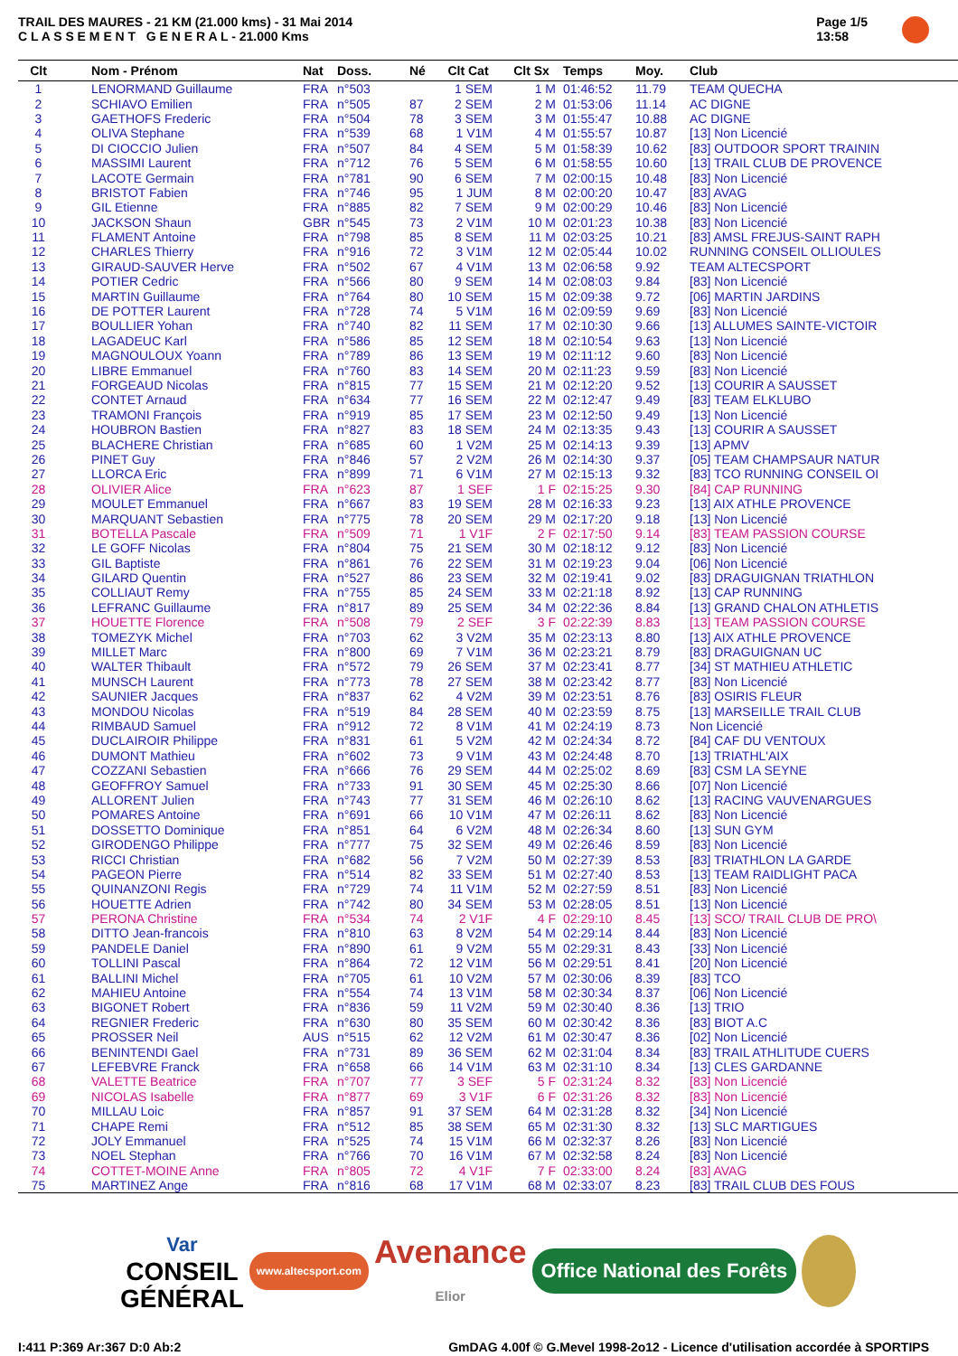TRAIL DES MAURES - 21 KM (21.000 kms) - 31 Mai 2014
C L A S S E M E N T G E N E R A L - 21.000 Kms
Page 1/5
13:58
| Clt | Nom - Prénom | Nat | Doss. | Né | Clt Cat | Clt Sx | Temps | Moy. | Club |
| --- | --- | --- | --- | --- | --- | --- | --- | --- | --- |
| 1 | LENORMAND Guillaume | FRA | n°503 | | 1 SEM | 1 M | 01:46:52 | 11.79 | TEAM QUECHA |
| 2 | SCHIAVO Emilien | FRA | n°505 | 87 | 2 SEM | 2 M | 01:53:06 | 11.14 | AC DIGNE |
| 3 | GAETHOFS Frederic | FRA | n°504 | 78 | 3 SEM | 3 M | 01:55:47 | 10.88 | AC DIGNE |
| 4 | OLIVA Stephane | FRA | n°539 | 68 | 1 V1M | 4 M | 01:55:57 | 10.87 | [13] Non Licencié |
| 5 | DI CIOCCIO Julien | FRA | n°507 | 84 | 4 SEM | 5 M | 01:58:39 | 10.62 | [83] OUTDOOR SPORT TRAININ |
| 6 | MASSIMI Laurent | FRA | n°712 | 76 | 5 SEM | 6 M | 01:58:55 | 10.60 | [13] TRAIL CLUB DE PROVENCE |
| 7 | LACOTE Germain | FRA | n°781 | 90 | 6 SEM | 7 M | 02:00:15 | 10.48 | [83] Non Licencié |
| 8 | BRISTOT Fabien | FRA | n°746 | 95 | 1 JUM | 8 M | 02:00:20 | 10.47 | [83] AVAG |
| 9 | GIL Etienne | FRA | n°885 | 82 | 7 SEM | 9 M | 02:00:29 | 10.46 | [83] Non Licencié |
| 10 | JACKSON Shaun | GBR | n°545 | 73 | 2 V1M | 10 M | 02:01:23 | 10.38 | [83] Non Licencié |
| 11 | FLAMENT Antoine | FRA | n°798 | 85 | 8 SEM | 11 M | 02:03:25 | 10.21 | [83] AMSL FREJUS-SAINT RAPH |
| 12 | CHARLES Thierry | FRA | n°916 | 72 | 3 V1M | 12 M | 02:05:44 | 10.02 | RUNNING CONSEIL OLLIOULES |
| 13 | GIRAUD-SAUVER Herve | FRA | n°502 | 67 | 4 V1M | 13 M | 02:06:58 | 9.92 | TEAM ALTECSPORT |
| 14 | POTIER Cedric | FRA | n°566 | 80 | 9 SEM | 14 M | 02:08:03 | 9.84 | [83] Non Licencié |
| 15 | MARTIN Guillaume | FRA | n°764 | 80 | 10 SEM | 15 M | 02:09:38 | 9.72 | [06] MARTIN JARDINS |
| 16 | DE POTTER Laurent | FRA | n°728 | 74 | 5 V1M | 16 M | 02:09:59 | 9.69 | [83] Non Licencié |
| 17 | BOULLIER Yohan | FRA | n°740 | 82 | 11 SEM | 17 M | 02:10:30 | 9.66 | [13] ALLUMES SAINTE-VICTOIR |
| 18 | LAGADEUC Karl | FRA | n°586 | 85 | 12 SEM | 18 M | 02:10:54 | 9.63 | [13] Non Licencié |
| 19 | MAGNOULOUX Yoann | FRA | n°789 | 86 | 13 SEM | 19 M | 02:11:12 | 9.60 | [83] Non Licencié |
| 20 | LIBRE Emmanuel | FRA | n°760 | 83 | 14 SEM | 20 M | 02:11:23 | 9.59 | [83] Non Licencié |
| 21 | FORGEAUD Nicolas | FRA | n°815 | 77 | 15 SEM | 21 M | 02:12:20 | 9.52 | [13] COURIR A SAUSSET |
| 22 | CONTET Arnaud | FRA | n°634 | 77 | 16 SEM | 22 M | 02:12:47 | 9.49 | [83] TEAM ELKLUBO |
| 23 | TRAMONI François | FRA | n°919 | 85 | 17 SEM | 23 M | 02:12:50 | 9.49 | [13] Non Licencié |
| 24 | HOUBRON Bastien | FRA | n°827 | 83 | 18 SEM | 24 M | 02:13:35 | 9.43 | [13] COURIR A SAUSSET |
| 25 | BLACHERE Christian | FRA | n°685 | 60 | 1 V2M | 25 M | 02:14:13 | 9.39 | [13] APMV |
| 26 | PINET Guy | FRA | n°846 | 57 | 2 V2M | 26 M | 02:14:30 | 9.37 | [05] TEAM CHAMPSAUR NATUR |
| 27 | LLORCA Eric | FRA | n°899 | 71 | 6 V1M | 27 M | 02:15:13 | 9.32 | [83] TCO RUNNING CONSEIL OI |
| 28 | OLIVIER Alice | FRA | n°623 | 87 | 1 SEF | 1 F | 02:15:25 | 9.30 | [84] CAP RUNNING |
| 29 | MOULET Emmanuel | FRA | n°667 | 83 | 19 SEM | 28 M | 02:16:33 | 9.23 | [13] AIX ATHLE PROVENCE |
| 30 | MARQUANT Sebastien | FRA | n°775 | 78 | 20 SEM | 29 M | 02:17:20 | 9.18 | [13] Non Licencié |
| 31 | BOTELLA Pascale | FRA | n°509 | 71 | 1 V1F | 2 F | 02:17:50 | 9.14 | [83] TEAM PASSION COURSE |
| 32 | LE GOFF Nicolas | FRA | n°804 | 75 | 21 SEM | 30 M | 02:18:12 | 9.12 | [83] Non Licencié |
| 33 | GIL Baptiste | FRA | n°861 | 76 | 22 SEM | 31 M | 02:19:23 | 9.04 | [06] Non Licencié |
| 34 | GILARD Quentin | FRA | n°527 | 86 | 23 SEM | 32 M | 02:19:41 | 9.02 | [83] DRAGUIGNAN TRIATHLON |
| 35 | COLLIAUT Remy | FRA | n°755 | 85 | 24 SEM | 33 M | 02:21:18 | 8.92 | [13] CAP RUNNING |
| 36 | LEFRANC Guillaume | FRA | n°817 | 89 | 25 SEM | 34 M | 02:22:36 | 8.84 | [13] GRAND CHALON ATHLETIS |
| 37 | HOUETTE Florence | FRA | n°508 | 79 | 2 SEF | 3 F | 02:22:39 | 8.83 | [13] TEAM PASSION COURSE |
| 38 | TOMEZYK Michel | FRA | n°703 | 62 | 3 V2M | 35 M | 02:23:13 | 8.80 | [13] AIX ATHLE PROVENCE |
| 39 | MILLET Marc | FRA | n°800 | 69 | 7 V1M | 36 M | 02:23:21 | 8.79 | [83] DRAGUIGNAN UC |
| 40 | WALTER Thibault | FRA | n°572 | 79 | 26 SEM | 37 M | 02:23:41 | 8.77 | [34] ST MATHIEU ATHLETIC |
| 41 | MUNSCH Laurent | FRA | n°773 | 78 | 27 SEM | 38 M | 02:23:42 | 8.77 | [83] Non Licencié |
| 42 | SAUNIER Jacques | FRA | n°837 | 62 | 4 V2M | 39 M | 02:23:51 | 8.76 | [83] OSIRIS FLEUR |
| 43 | MONDOU Nicolas | FRA | n°519 | 84 | 28 SEM | 40 M | 02:23:59 | 8.75 | [13] MARSEILLE TRAIL CLUB |
| 44 | RIMBAUD Samuel | FRA | n°912 | 72 | 8 V1M | 41 M | 02:24:19 | 8.73 | Non Licencié |
| 45 | DUCLAIROIR Philippe | FRA | n°831 | 61 | 5 V2M | 42 M | 02:24:34 | 8.72 | [84] CAF DU VENTOUX |
| 46 | DUMONT Mathieu | FRA | n°602 | 73 | 9 V1M | 43 M | 02:24:48 | 8.70 | [13] TRIATHL'AIX |
| 47 | COZZANI Sebastien | FRA | n°666 | 76 | 29 SEM | 44 M | 02:25:02 | 8.69 | [83] CSM LA SEYNE |
| 48 | GEOFFROY Samuel | FRA | n°733 | 91 | 30 SEM | 45 M | 02:25:30 | 8.66 | [07] Non Licencié |
| 49 | ALLORENT Julien | FRA | n°743 | 77 | 31 SEM | 46 M | 02:26:10 | 8.62 | [13] RACING VAUVENARGUES |
| 50 | POMARES Antoine | FRA | n°691 | 66 | 10 V1M | 47 M | 02:26:11 | 8.62 | [83] Non Licencié |
| 51 | DOSSETTO Dominique | FRA | n°851 | 64 | 6 V2M | 48 M | 02:26:34 | 8.60 | [13] SUN GYM |
| 52 | GIRODENGO Philippe | FRA | n°777 | 75 | 32 SEM | 49 M | 02:26:46 | 8.59 | [83] Non Licencié |
| 53 | RICCI Christian | FRA | n°682 | 56 | 7 V2M | 50 M | 02:27:39 | 8.53 | [83] TRIATHLON LA GARDE |
| 54 | PAGEON Pierre | FRA | n°514 | 82 | 33 SEM | 51 M | 02:27:40 | 8.53 | [13] TEAM RAIDLIGHT PACA |
| 55 | QUINANZONI Regis | FRA | n°729 | 74 | 11 V1M | 52 M | 02:27:59 | 8.51 | [83] Non Licencié |
| 56 | HOUETTE Adrien | FRA | n°742 | 80 | 34 SEM | 53 M | 02:28:05 | 8.51 | [13] Non Licencié |
| 57 | PERONA Christine | FRA | n°534 | 74 | 2 V1F | 4 F | 02:29:10 | 8.45 | [13] SCO/ TRAIL CLUB DE PRO\ |
| 58 | DITTO Jean-francois | FRA | n°810 | 63 | 8 V2M | 54 M | 02:29:14 | 8.44 | [83] Non Licencié |
| 59 | PANDELE Daniel | FRA | n°890 | 61 | 9 V2M | 55 M | 02:29:31 | 8.43 | [33] Non Licencié |
| 60 | TOLLINI Pascal | FRA | n°864 | 72 | 12 V1M | 56 M | 02:29:51 | 8.41 | [20] Non Licencié |
| 61 | BALLINI Michel | FRA | n°705 | 61 | 10 V2M | 57 M | 02:30:06 | 8.39 | [83] TCO |
| 62 | MAHIEU Antoine | FRA | n°554 | 74 | 13 V1M | 58 M | 02:30:34 | 8.37 | [06] Non Licencié |
| 63 | BIGONET Robert | FRA | n°836 | 59 | 11 V2M | 59 M | 02:30:40 | 8.36 | [13] TRIO |
| 64 | REGNIER Frederic | FRA | n°630 | 80 | 35 SEM | 60 M | 02:30:42 | 8.36 | [83] BIOT A.C |
| 65 | PROSSER Neil | AUS | n°515 | 62 | 12 V2M | 61 M | 02:30:47 | 8.36 | [02] Non Licencié |
| 66 | BENINTENDI Gael | FRA | n°731 | 89 | 36 SEM | 62 M | 02:31:04 | 8.34 | [83] TRAIL ATHLITUDE CUERS |
| 67 | LEFEBVRE Franck | FRA | n°658 | 66 | 14 V1M | 63 M | 02:31:10 | 8.34 | [13] CLES GARDANNE |
| 68 | VALETTE Beatrice | FRA | n°707 | 77 | 3 SEF | 5 F | 02:31:24 | 8.32 | [83] Non Licencié |
| 69 | NICOLAS Isabelle | FRA | n°877 | 69 | 3 V1F | 6 F | 02:31:26 | 8.32 | [83] Non Licencié |
| 70 | MILLAU Loic | FRA | n°857 | 91 | 37 SEM | 64 M | 02:31:28 | 8.32 | [34] Non Licencié |
| 71 | CHAPE Remi | FRA | n°512 | 85 | 38 SEM | 65 M | 02:31:30 | 8.32 | [13] SLC MARTIGUES |
| 72 | JOLY Emmanuel | FRA | n°525 | 74 | 15 V1M | 66 M | 02:32:37 | 8.26 | [83] Non Licencié |
| 73 | NOEL Stephan | FRA | n°766 | 70 | 16 V1M | 67 M | 02:32:58 | 8.24 | [83] Non Licencié |
| 74 | COTTET-MOINE Anne | FRA | n°805 | 72 | 4 V1F | 7 F | 02:33:00 | 8.24 | [83] AVAG |
| 75 | MARTINEZ Ange | FRA | n°816 | 68 | 17 V1M | 68 M | 02:33:07 | 8.23 | [83] TRAIL CLUB DES FOUS |
Var
CONSEIL
GÉNÉRAL
www.altecsport.com
Avenance
Elior
Office National des Forêts
I:411 P:369 Ar:367 D:0 Ab:2 GmDAG 4.00f © G.Mevel 1998-2o12 - Licence d'utilisation accordée à SPORTIPS